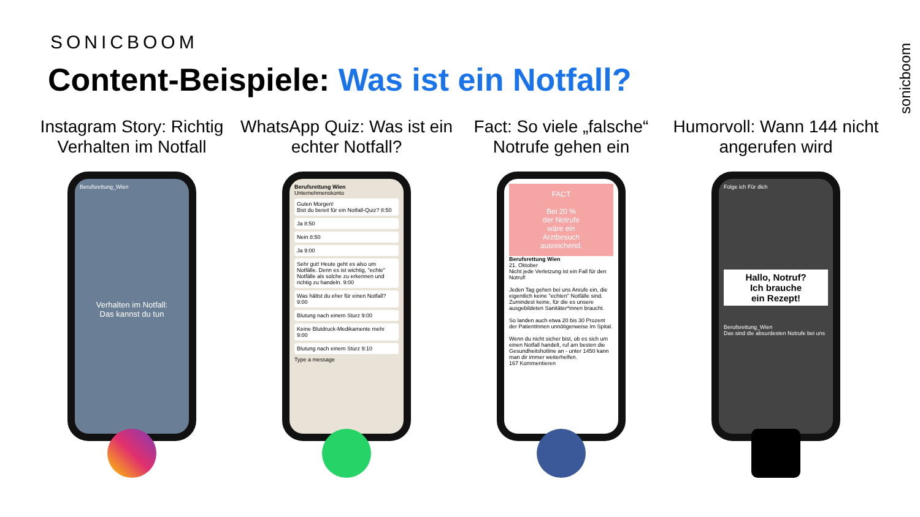SONICBOOM
Content-Beispiele: Was ist ein Notfall?
sonicboom
Instagram Story: Richtig Verhalten im Notfall
Berufsrettung_Wien
Verhalten im Notfall:
Das kannst du tun
WhatsApp Quiz: Was ist ein echter Notfall?
Berufsrettung Wien
Unternehmenskonto
Guten Morgen!
Bist du bereit für ein Notfall-Quiz? 8:50
Ja 8:50
Nein 8:50
Ja 9:00
Sehr gut! Heute geht es also um Notfälle. Denn es ist wichtig, "echte" Notfälle als solche zu erkennen und richtig zu handeln. 9:00
Was hältst du eher für einen Notfall? 9:00
Blutung nach einem Sturz 9:00
Keine Blutdruck-Medikamente mehr 9:00
Blutung nach einem Sturz 9:10
Type a message
Fact: So viele „falsche“ Notrufe gehen ein
FACT
Bei 20 %
der Notrufe
wäre ein
Arztbesuch
ausreichend.
Berufsrettung Wien
21. Oktober
Nicht jede Verletzung ist ein Fall für den Notruf!
Jeden Tag gehen bei uns Anrufe ein, die eigentlich keine "echten" Notfälle sind. Zumindest keine, für die es unsere ausgebildeten Sanitäter*innen braucht.
So landen auch etwa 20 bis 30 Prozent der PatientInnen unnötigerweise im Spital.
Wenn du nicht sicher bist, ob es sich um einen Notfall handelt, ruf am besten die Gesundheitshotline an - unter 1450 kann man dir immer weiterhelfen.
167 Kommentieren
Humorvoll: Wann 144 nicht angerufen wird
Folge ich Für dich
Hallo, Notruf?
Ich brauche
ein Rezept!
Berufsrettung_Wien
Das sind die absurdesten Notrufe bei uns